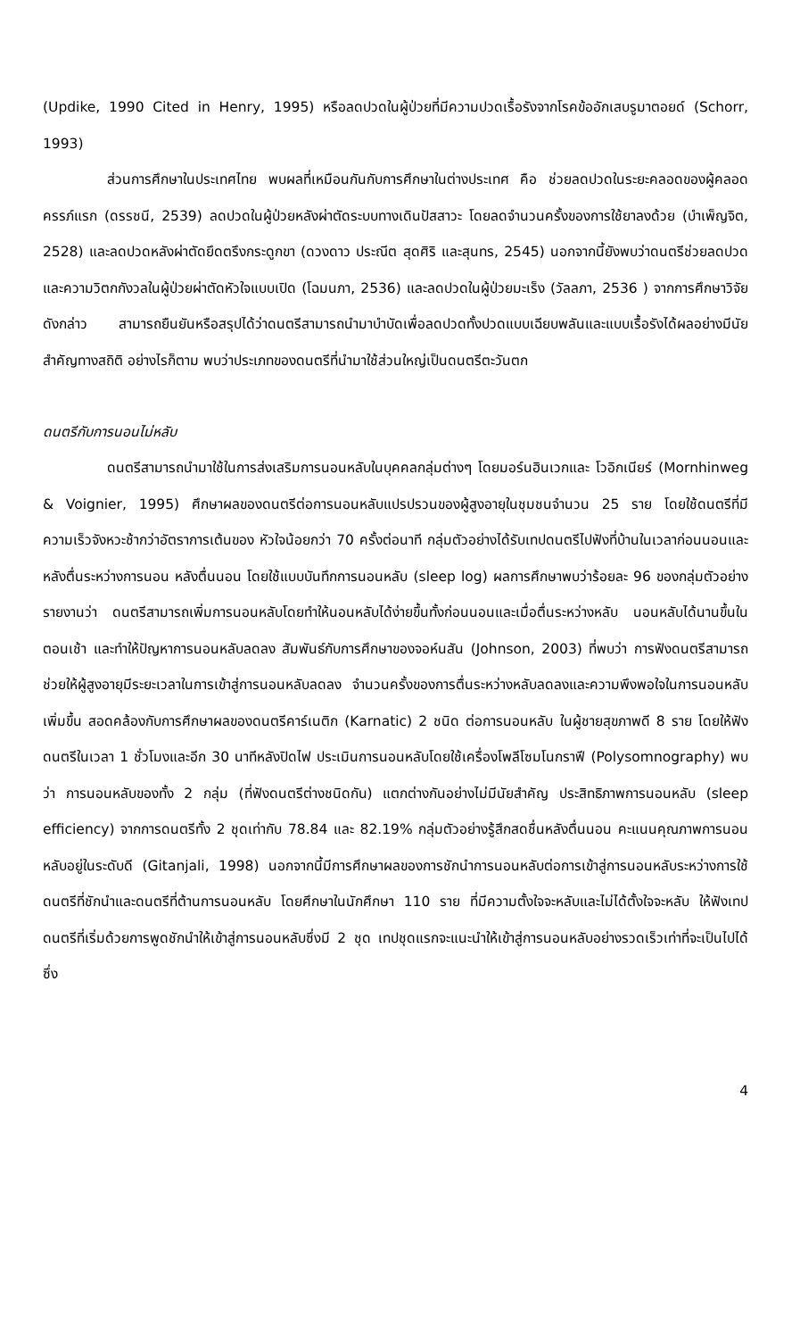(Updike, 1990 Cited in Henry, 1995) หรือลดปวดในผู้ป่วยที่มีความปวดเรื้อรังจากโรคข้ออักเสบรูมาตอยด์ (Schorr, 1993)
ส่วนการศึกษาในประเทศไทย พบผลที่เหมือนกันกับการศึกษาในต่างประเทศ คือ ช่วยลดปวดในระยะคลอดของผู้คลอดครรภ์แรก (ดรรชนี, 2539) ลดปวดในผู้ป่วยหลังผ่าตัดระบบทางเดินปัสสาวะ โดยลดจำนวนครั้งของการใช้ยาลงด้วย (บำเพ็ญจิต, 2528) และลดปวดหลังผ่าตัดยึดตรึงกระดูกขา (ดวงดาว ประณีต สุดศิริ และสุนทร, 2545) นอกจากนี้ยังพบว่าดนตรีช่วยลดปวดและความวิตกกังวลในผู้ป่วยผ่าตัดหัวใจแบบเปิด (โฉมนภา, 2536) และลดปวดในผู้ป่วยมะเร็ง (วัลลภา, 2536 ) จากการศึกษาวิจัยดังกล่าว สามารถยืนยันหรือสรุปได้ว่าดนตรีสามารถนำมาบำบัดเพื่อลดปวดทั้งปวดแบบเฉียบพลันและแบบเรื้อรังได้ผลอย่างมีนัยสำคัญทางสถิติ อย่างไรก็ตาม พบว่าประเภทของดนตรีที่นำมาใช้ส่วนใหญ่เป็นดนตรีตะวันตก
ดนตรีกับการนอนไม่หลับ
ดนตรีสามารถนำมาใช้ในการส่งเสริมการนอนหลับในบุคคลกลุ่มต่างๆ โดยมอร์นฮินเวกและ โวอิกเนียร์ (Mornhinweg & Voignier, 1995) ศึกษาผลของดนตรีต่อการนอนหลับแปรปรวนของผู้สูงอายุในชุมชนจำนวน 25 ราย โดยใช้ดนตรีที่มีความเร็วจังหวะช้ากว่าอัตราการเต้นของ หัวใจน้อยกว่า 70 ครั้งต่อนาที กลุ่มตัวอย่างได้รับเทปดนตรีไปฟังที่บ้านในเวลาก่อนนอนและหลังตื่นระหว่างการนอน หลังตื่นนอน โดยใช้แบบบันทึกการนอนหลับ (sleep log) ผลการศึกษาพบว่าร้อยละ 96 ของกลุ่มตัวอย่างรายงานว่า ดนตรีสามารถเพิ่มการนอนหลับโดยทำให้นอนหลับได้ง่ายขึ้นทั้งก่อนนอนและเมื่อตื่นระหว่างหลับ นอนหลับได้นานขึ้นในตอนเช้า และทำให้ปัญหาการนอนหลับลดลง สัมพันธ์กับการศึกษาของจอห์นสัน (Johnson, 2003) ที่พบว่า การฟังดนตรีสามารถช่วยให้ผู้สูงอายุมีระยะเวลาในการเข้าสู่การนอนหลับลดลง จำนวนครั้งของการตื่นระหว่างหลับลดลงและความพึงพอใจในการนอนหลับเพิ่มขึ้น สอดคล้องกับการศึกษาผลของดนตรีคาร์เนติก (Karnatic) 2 ชนิด ต่อการนอนหลับ ในผู้ชายสุขภาพดี 8 ราย โดยให้ฟังดนตรีในเวลา 1 ชั่วโมงและอีก 30 นาทีหลังปิดไฟ ประเมินการนอนหลับโดยใช้เครื่องโพลีโซมโนกราฟี (Polysomnography) พบว่า การนอนหลับของทั้ง 2 กลุ่ม (ที่ฟังดนตรีต่างชนิดกัน) แตกต่างกันอย่างไม่มีนัยสำคัญ ประสิทธิภาพการนอนหลับ (sleep efficiency) จากการดนตรีทั้ง 2 ชุดเท่ากับ 78.84 และ 82.19% กลุ่มตัวอย่างรู้สึกสดชื่นหลังตื่นนอน คะแนนคุณภาพการนอนหลับอยู่ในระดับดี (Gitanjali, 1998) นอกจากนี้มีการศึกษาผลของการชักนำการนอนหลับต่อการเข้าสู่การนอนหลับระหว่างการใช้ดนตรีที่ชักนำและดนตรีที่ต้านการนอนหลับ โดยศึกษาในนักศึกษา 110 ราย ที่มีความตั้งใจจะหลับและไม่ได้ตั้งใจจะหลับ ให้ฟังเทปดนตรีที่เริ่มด้วยการพูดชักนำให้เข้าสู่การนอนหลับซึ่งมี 2 ชุด เทปชุดแรกจะแนะนำให้เข้าสู่การนอนหลับอย่างรวดเร็วเท่าที่จะเป็นไปได้ ซึ่ง
4